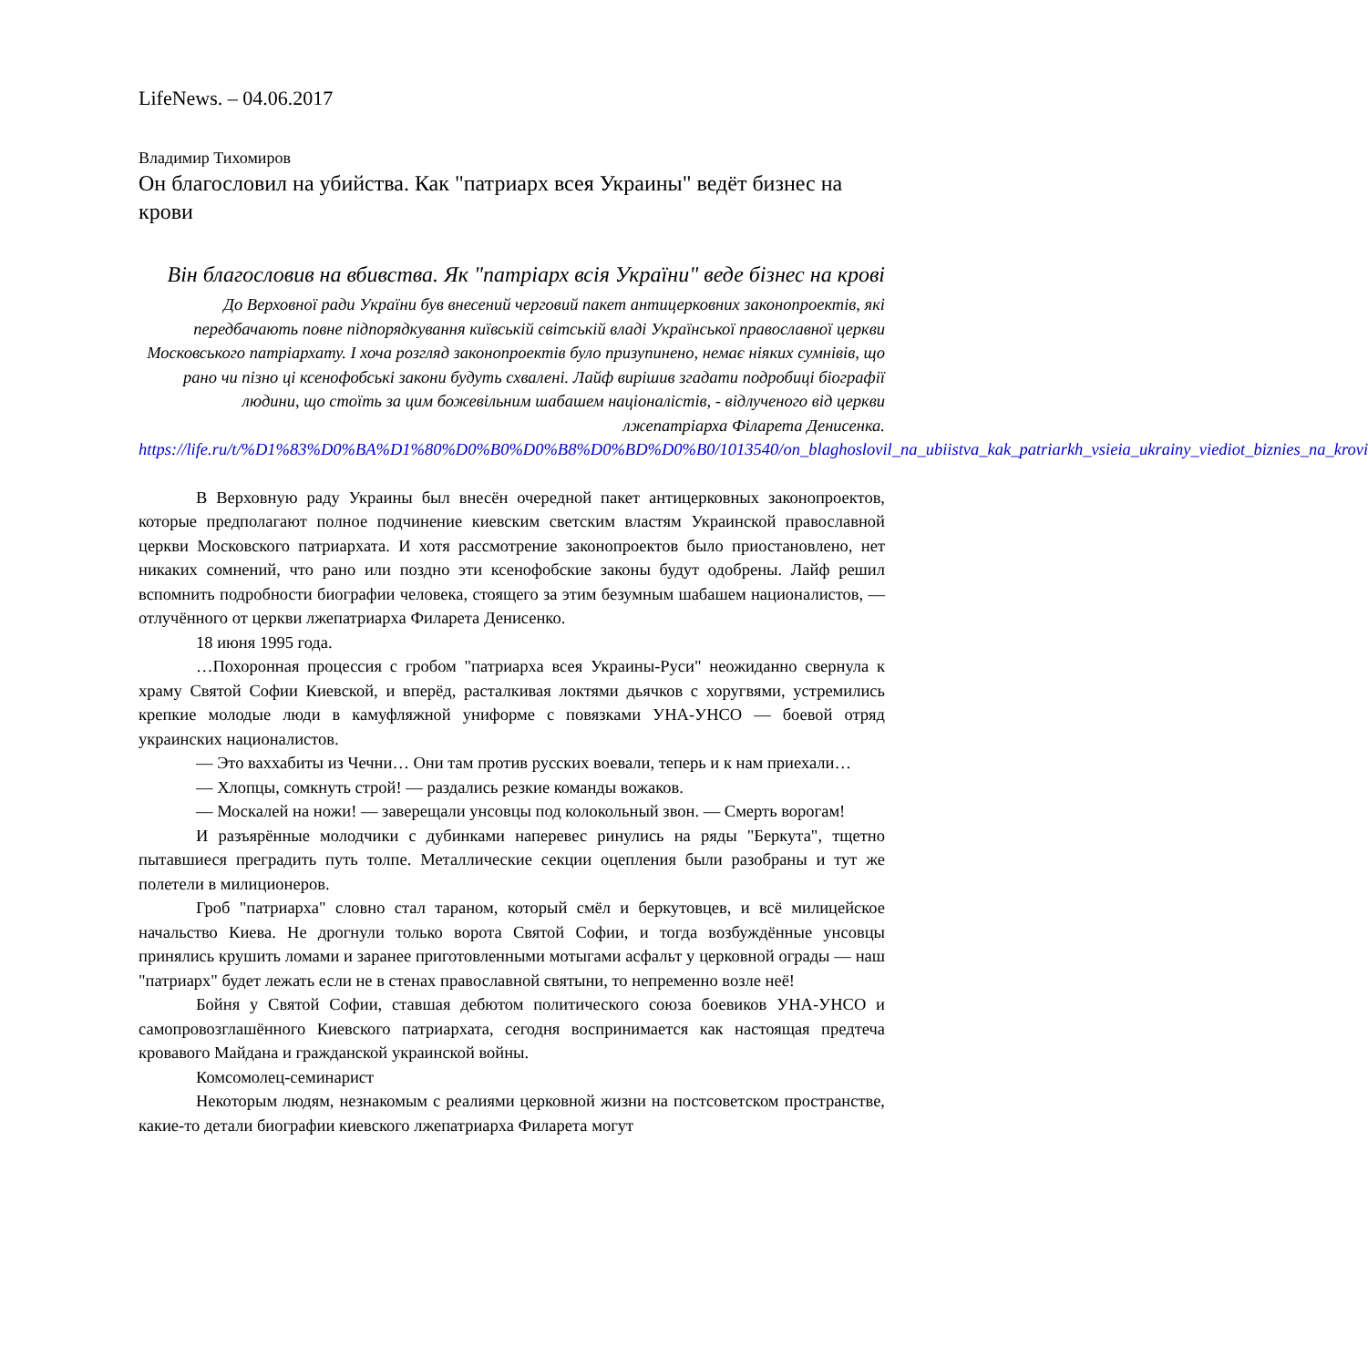LifeNews. – 04.06.2017
Владимир Тихомиров
Он благословил на убийства. Как "патриарх всея Украины" ведёт бизнес на крови
Він благословив на вбивства. Як "патріарх всія України" веде бізнес на крові
До Верховної ради України був внесений черговий пакет антицерковних законопроектів, які передбачають повне підпорядкування київській світській владі Української православної церкви Московського патріархату. І хоча розгляд законопроектів було призупинено, немає ніяких сумнівів, що рано чи пізно ці ксенофобські закони будуть схвалені. Лайф вирішив згадати подробиці біографії людини, що стоїть за цим божевільним шабашем націоналістів, - відлученого від церкви лжепатріарха Філарета Денисенка.
https://life.ru/t/%D1%83%D0%BA%D1%80%D0%B0%D0%B8%D0%BD%D0%B0/1013540/on_blaghoslovil_na_ubiistva_kak_patriarkh_vsieia_ukrainy_viediot_biznies_na_krovi
В Верховную раду Украины был внесён очередной пакет антицерковных законопроектов, которые предполагают полное подчинение киевским светским властям Украинской православной церкви Московского патриархата. И хотя рассмотрение законопроектов было приостановлено, нет никаких сомнений, что рано или поздно эти ксенофобские законы будут одобрены. Лайф решил вспомнить подробности биографии человека, стоящего за этим безумным шабашем националистов, — отлучённого от церкви лжепатриарха Филарета Денисенко.
18 июня 1995 года.
…Похоронная процессия с гробом "патриарха всея Украины-Руси" неожиданно свернула к храму Святой Софии Киевской, и вперёд, расталкивая локтями дьячков с хоругвями, устремились крепкие молодые люди в камуфляжной униформе с повязками УНА-УНСО — боевой отряд украинских националистов.
— Это ваххабиты из Чечни… Они там против русских воевали, теперь и к нам приехали…
— Хлопцы, сомкнуть строй! — раздались резкие команды вожаков.
— Москалей на ножи! — заверещали унсовцы под колокольный звон. — Смерть ворогам!
И разъярённые молодчики с дубинками наперевес ринулись на ряды "Беркута", тщетно пытавшиеся преградить путь толпе. Металлические секции оцепления были разобраны и тут же полетели в милиционеров.
Гроб "патриарха" словно стал тараном, который смёл и беркутовцев, и всё милицейское начальство Киева. Не дрогнули только ворота Святой Софии, и тогда возбуждённые унсовцы принялись крушить ломами и заранее приготовленными мотыгами асфальт у церковной ограды — наш "патриарх" будет лежать если не в стенах православной святыни, то непременно возле неё!
Бойня у Святой Софии, ставшая дебютом политического союза боевиков УНА-УНСО и самопровозглашённого Киевского патриархата, сегодня воспринимается как настоящая предтеча кровавого Майдана и гражданской украинской войны.
Комсомолец-семинарист
Некоторым людям, незнакомым с реалиями церковной жизни на постсоветском пространстве, какие-то детали биографии киевского лжепатриарха Филарета могут